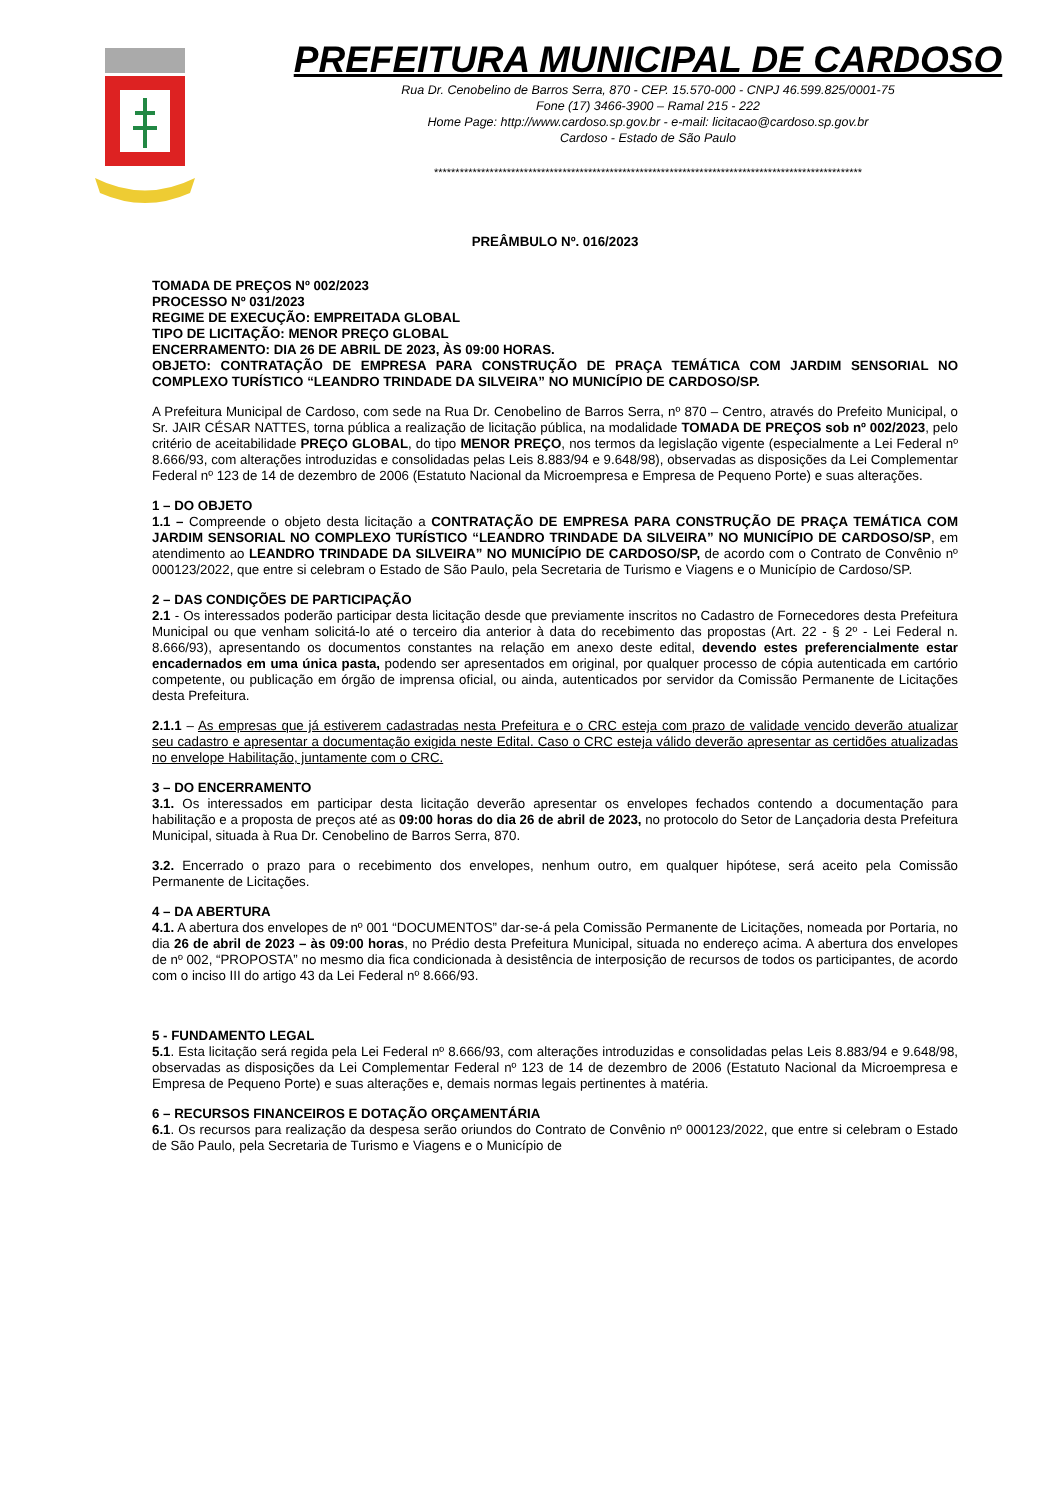PREFEITURA MUNICIPAL DE CARDOSO
Rua Dr. Cenobelino de Barros Serra, 870 - CEP. 15.570-000 - CNPJ 46.599.825/0001-75
Fone (17) 3466-3900 – Ramal 215 - 222
Home Page: http://www.cardoso.sp.gov.br - e-mail: licitacao@cardoso.sp.gov.br
Cardoso - Estado de São Paulo
****************************************************************************************************
PREÂMBULO Nº. 016/2023
TOMADA DE PREÇOS Nº 002/2023
PROCESSO Nº 031/2023
REGIME DE EXECUÇÃO: EMPREITADA GLOBAL
TIPO DE LICITAÇÃO: MENOR PREÇO GLOBAL
ENCERRAMENTO: DIA 26 DE ABRIL DE 2023, ÀS 09:00 HORAS.
OBJETO: CONTRATAÇÃO DE EMPRESA PARA CONSTRUÇÃO DE PRAÇA TEMÁTICA COM JARDIM SENSORIAL NO COMPLEXO TURÍSTICO “LEANDRO TRINDADE DA SILVEIRA” NO MUNICÍPIO DE CARDOSO/SP.
A Prefeitura Municipal de Cardoso, com sede na Rua Dr. Cenobelino de Barros Serra, nº 870 – Centro, através do Prefeito Municipal, o Sr. JAIR CÉSAR NATTES, torna pública a realização de licitação pública, na modalidade TOMADA DE PREÇOS sob nº 002/2023, pelo critério de aceitabilidade PREÇO GLOBAL, do tipo MENOR PREÇO, nos termos da legislação vigente (especialmente a Lei Federal nº 8.666/93, com alterações introduzidas e consolidadas pelas Leis 8.883/94 e 9.648/98), observadas as disposições da Lei Complementar Federal nº 123 de 14 de dezembro de 2006 (Estatuto Nacional da Microempresa e Empresa de Pequeno Porte) e suas alterações.
1 – DO OBJETO
1.1 – Compreende o objeto desta licitação a CONTRATAÇÃO DE EMPRESA PARA CONSTRUÇÃO DE PRAÇA TEMÁTICA COM JARDIM SENSORIAL NO COMPLEXO TURÍSTICO “LEANDRO TRINDADE DA SILVEIRA” NO MUNICÍPIO DE CARDOSO/SP, em atendimento ao LEANDRO TRINDADE DA SILVEIRA” NO MUNICÍPIO DE CARDOSO/SP, de acordo com o Contrato de Convênio nº 000123/2022, que entre si celebram o Estado de São Paulo, pela Secretaria de Turismo e Viagens e o Município de Cardoso/SP.
2 – DAS CONDIÇÕES DE PARTICIPAÇÃO
2.1 - Os interessados poderão participar desta licitação desde que previamente inscritos no Cadastro de Fornecedores desta Prefeitura Municipal ou que venham solicitá-lo até o terceiro dia anterior à data do recebimento das propostas (Art. 22 - § 2º - Lei Federal n. 8.666/93), apresentando os documentos constantes na relação em anexo deste edital, devendo estes preferencialmente estar encadernados em uma única pasta, podendo ser apresentados em original, por qualquer processo de cópia autenticada em cartório competente, ou publicação em órgão de imprensa oficial, ou ainda, autenticados por servidor da Comissão Permanente de Licitações desta Prefeitura.
2.1.1 – As empresas que já estiverem cadastradas nesta Prefeitura e o CRC esteja com prazo de validade vencido deverão atualizar seu cadastro e apresentar a documentação exigida neste Edital. Caso o CRC esteja válido deverão apresentar as certidões atualizadas no envelope Habilitação, juntamente com o CRC.
3 – DO ENCERRAMENTO
3.1. Os interessados em participar desta licitação deverão apresentar os envelopes fechados contendo a documentação para habilitação e a proposta de preços até as 09:00 horas do dia 26 de abril de 2023, no protocolo do Setor de Lançadoria desta Prefeitura Municipal, situada à Rua Dr. Cenobelino de Barros Serra, 870.
3.2. Encerrado o prazo para o recebimento dos envelopes, nenhum outro, em qualquer hipótese, será aceito pela Comissão Permanente de Licitações.
4 – DA ABERTURA
4.1. A abertura dos envelopes de nº 001 “DOCUMENTOS” dar-se-á pela Comissão Permanente de Licitações, nomeada por Portaria, no dia 26 de abril de 2023 – às 09:00 horas, no Prédio desta Prefeitura Municipal, situada no endereço acima. A abertura dos envelopes de nº 002, “PROPOSTA” no mesmo dia fica condicionada à desistência de interposição de recursos de todos os participantes, de acordo com o inciso III do artigo 43 da Lei Federal nº 8.666/93.
5 - FUNDAMENTO LEGAL
5.1. Esta licitação será regida pela Lei Federal nº 8.666/93, com alterações introduzidas e consolidadas pelas Leis 8.883/94 e 9.648/98, observadas as disposições da Lei Complementar Federal nº 123 de 14 de dezembro de 2006 (Estatuto Nacional da Microempresa e Empresa de Pequeno Porte) e suas alterações e, demais normas legais pertinentes à matéria.
6 – RECURSOS FINANCEIROS E DOTAÇÃO ORÇAMENTÁRIA
6.1. Os recursos para realização da despesa serão oriundos do Contrato de Convênio nº 000123/2022, que entre si celebram o Estado de São Paulo, pela Secretaria de Turismo e Viagens e o Município de